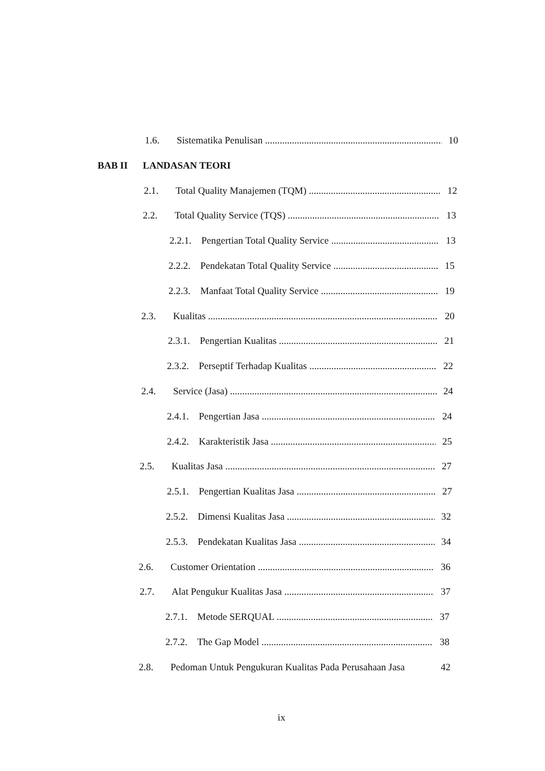1.6. Sistematika Penulisan 10
BAB II LANDASAN TEORI
2.1. Total Quality Manajemen (TQM) 12
2.2. Total Quality Service (TQS) 13
2.2.1. Pengertian Total Quality Service 13
2.2.2. Pendekatan Total Quality Service 15
2.2.3. Manfaat Total Quality Service 19
2.3. Kualitas 20
2.3.1. Pengertian Kualitas 21
2.3.2. Perseptif Terhadap Kualitas 22
2.4. Service (Jasa) 24
2.4.1. Pengertian Jasa 24
2.4.2. Karakteristik Jasa 25
2.5. Kualitas Jasa 27
2.5.1. Pengertian Kualitas Jasa 27
2.5.2. Dimensi Kualitas Jasa 32
2.5.3. Pendekatan Kualitas Jasa 34
2.6. Customer Orientation 36
2.7. Alat Pengukur Kualitas Jasa 37
2.7.1. Metode SERQUAL 37
2.7.2. The Gap Model 38
2.8. Pedoman Untuk Pengukuran Kualitas Pada Perusahaan Jasa 42
ix